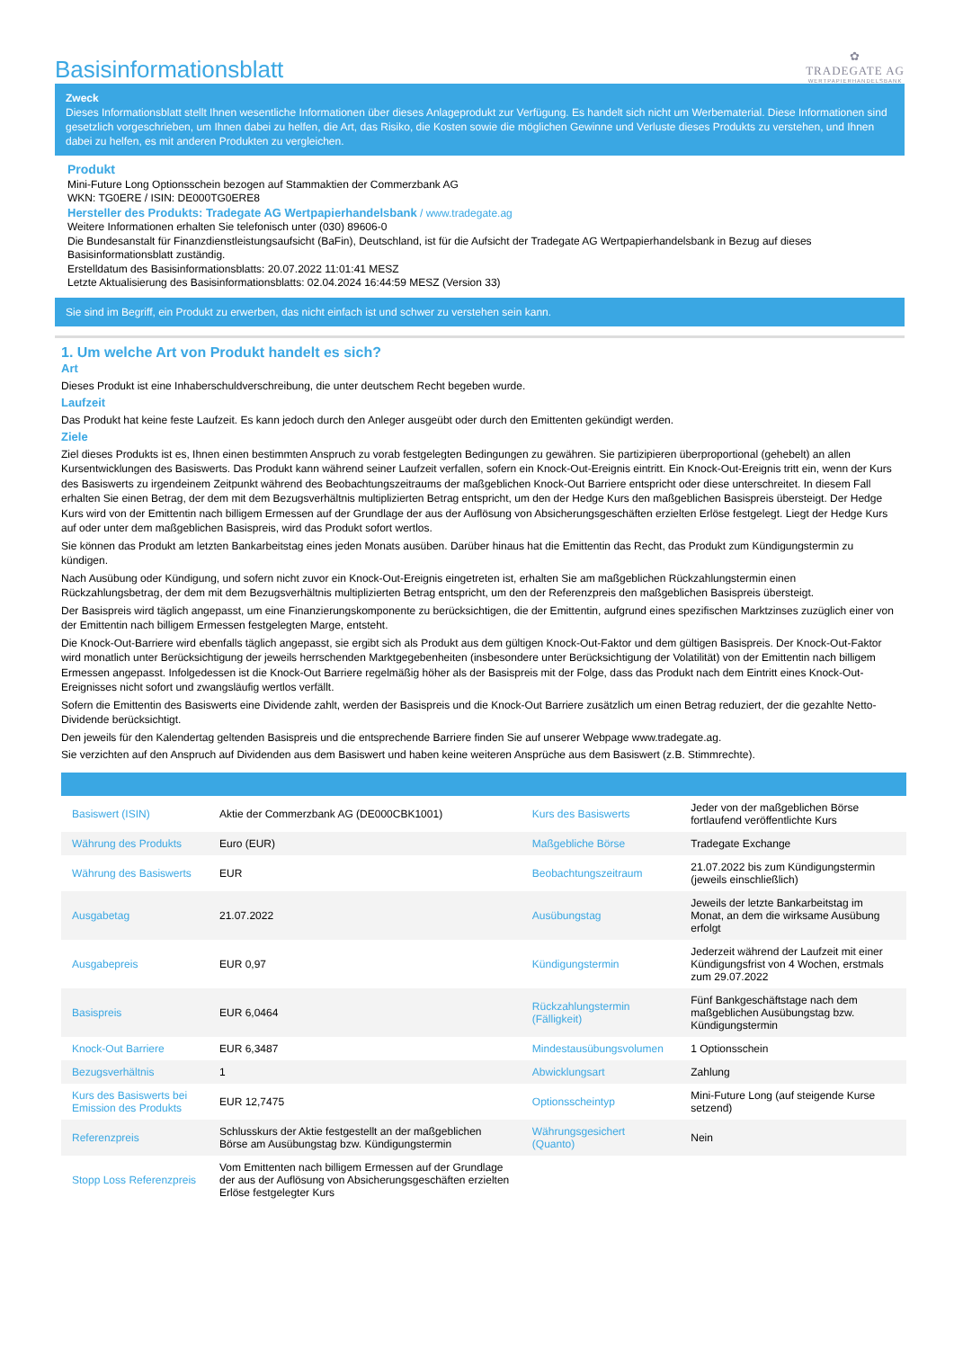Basisinformationsblatt
✿
TRADEGATE AG
WERTPAPIERHANDELSBANK
Zweck
Dieses Informationsblatt stellt Ihnen wesentliche Informationen über dieses Anlageprodukt zur Verfügung. Es handelt sich nicht um Werbematerial. Diese Informationen sind gesetzlich vorgeschrieben, um Ihnen dabei zu helfen, die Art, das Risiko, die Kosten sowie die möglichen Gewinne und Verluste dieses Produkts zu verstehen, und Ihnen dabei zu helfen, es mit anderen Produkten zu vergleichen.
Produkt
Mini-Future Long Optionsschein bezogen auf Stammaktien der Commerzbank AG
WKN: TG0ERE / ISIN: DE000TG0ERE8
Hersteller des Produkts: Tradegate AG Wertpapierhandelsbank / www.tradegate.ag
Weitere Informationen erhalten Sie telefonisch unter (030) 89606-0
Die Bundesanstalt für Finanzdienstleistungsaufsicht (BaFin), Deutschland, ist für die Aufsicht der Tradegate AG Wertpapierhandelsbank in Bezug auf dieses Basisinformationsblatt zuständig.
Erstelldatum des Basisinformationsblatts: 20.07.2022 11:01:41 MESZ
Letzte Aktualisierung des Basisinformationsblatts: 02.04.2024 16:44:59 MESZ (Version 33)
Sie sind im Begriff, ein Produkt zu erwerben, das nicht einfach ist und schwer zu verstehen sein kann.
1. Um welche Art von Produkt handelt es sich?
Art
Dieses Produkt ist eine Inhaberschuldverschreibung, die unter deutschem Recht begeben wurde.
Laufzeit
Das Produkt hat keine feste Laufzeit. Es kann jedoch durch den Anleger ausgeübt oder durch den Emittenten gekündigt werden.
Ziele
Ziel dieses Produkts ist es, Ihnen einen bestimmten Anspruch zu vorab festgelegten Bedingungen zu gewähren. Sie partizipieren überproportional (gehebelt) an allen Kursentwicklungen des Basiswerts. Das Produkt kann während seiner Laufzeit verfallen, sofern ein Knock-Out-Ereignis eintritt. Ein Knock-Out-Ereignis tritt ein, wenn der Kurs des Basiswerts zu irgendeinem Zeitpunkt während des Beobachtungszeitraums der maßgeblichen Knock-Out Barriere entspricht oder diese unterschreitet. In diesem Fall erhalten Sie einen Betrag, der dem mit dem Bezugsverhältnis multiplizierten Betrag entspricht, um den der Hedge Kurs den maßgeblichen Basispreis übersteigt. Der Hedge Kurs wird von der Emittentin nach billigem Ermessen auf der Grundlage der aus der Auflösung von Absicherungsgeschäften erzielten Erlöse festgelegt. Liegt der Hedge Kurs auf oder unter dem maßgeblichen Basispreis, wird das Produkt sofort wertlos.
Sie können das Produkt am letzten Bankarbeitstag eines jeden Monats ausüben. Darüber hinaus hat die Emittentin das Recht, das Produkt zum Kündigungstermin zu kündigen.
Nach Ausübung oder Kündigung, und sofern nicht zuvor ein Knock-Out-Ereignis eingetreten ist, erhalten Sie am maßgeblichen Rückzahlungstermin einen Rückzahlungsbetrag, der dem mit dem Bezugsverhältnis multiplizierten Betrag entspricht, um den der Referenzpreis den maßgeblichen Basispreis übersteigt.
Der Basispreis wird täglich angepasst, um eine Finanzierungskomponente zu berücksichtigen, die der Emittentin, aufgrund eines spezifischen Marktzinses zuzüglich einer von der Emittentin nach billigem Ermessen festgelegten Marge, entsteht.
Die Knock-Out-Barriere wird ebenfalls täglich angepasst, sie ergibt sich als Produkt aus dem gültigen Knock-Out-Faktor und dem gültigen Basispreis. Der Knock-Out-Faktor wird monatlich unter Berücksichtigung der jeweils herrschenden Marktgegebenheiten (insbesondere unter Berücksichtigung der Volatilität) von der Emittentin nach billigem Ermessen angepasst. Infolgedessen ist die Knock-Out Barriere regelmäßig höher als der Basispreis mit der Folge, dass das Produkt nach dem Eintritt eines Knock-Out-Ereignisses nicht sofort und zwangsläufig wertlos verfällt.
Sofern die Emittentin des Basiswerts eine Dividende zahlt, werden der Basispreis und die Knock-Out Barriere zusätzlich um einen Betrag reduziert, der die gezahlte Netto-Dividende berücksichtigt.
Den jeweils für den Kalendertag geltenden Basispreis und die entsprechende Barriere finden Sie auf unserer Webpage www.tradegate.ag.
Sie verzichten auf den Anspruch auf Dividenden aus dem Basiswert und haben keine weiteren Ansprüche aus dem Basiswert (z.B. Stimmrechte).
| Basiswert (ISIN) | Aktie der Commerzbank AG (DE000CBK1001) | Kurs des Basiswerts | Jeder von der maßgeblichen Börse fortlaufend veröffentlichte Kurs |
| Währung des Produkts | Euro (EUR) | Maßgebliche Börse | Tradegate Exchange |
| Währung des Basiswerts | EUR | Beobachtungszeitraum | 21.07.2022 bis zum Kündigungstermin (jeweils einschließlich) |
| Ausgabetag | 21.07.2022 | Ausübungstag | Jeweils der letzte Bankarbeitstag im Monat, an dem die wirksame Ausübung erfolgt |
| Ausgabepreis | EUR 0,97 | Kündigungstermin | Jederzeit während der Laufzeit mit einer Kündigungsfrist von 4 Wochen, erstmals zum 29.07.2022 |
| Basispreis | EUR 6,0464 | Rückzahlungstermin (Fälligkeit) | Fünf Bankgeschäftstage nach dem maßgeblichen Ausübungstag bzw. Kündigungstermin |
| Knock-Out Barriere | EUR 6,3487 | Mindestausübungsvolumen | 1 Optionsschein |
| Bezugsverhältnis | 1 | Abwicklungsart | Zahlung |
| Kurs des Basiswerts bei Emission des Produkts | EUR 12,7475 | Optionsscheintyp | Mini-Future Long (auf steigende Kurse setzend) |
| Referenzpreis | Schlusskurs der Aktie festgestellt an der maßgeblichen Börse am Ausübungstag bzw. Kündigungstermin | Währungsgesichert (Quanto) | Nein |
| Stopp Loss Referenzpreis | Vom Emittenten nach billigem Ermessen auf der Grundlage der aus der Auflösung von Absicherungsgeschäften erzielten Erlöse festgelegter Kurs | | |